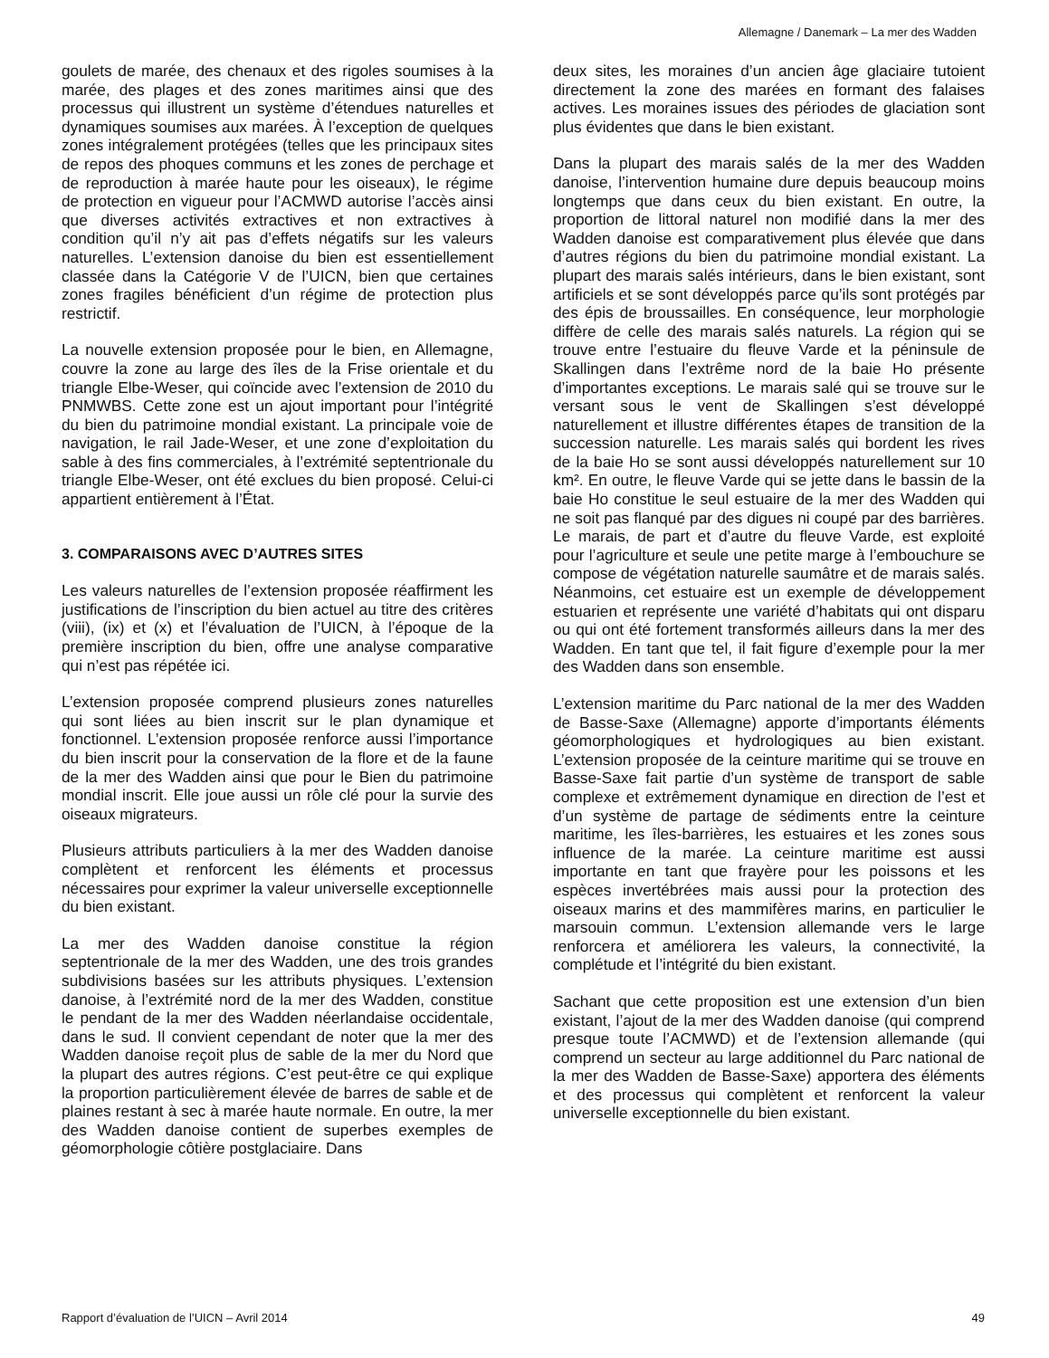Allemagne / Danemark – La mer des Wadden
goulets de marée, des chenaux et des rigoles soumises à la marée, des plages et des zones maritimes ainsi que des processus qui illustrent un système d’étendues naturelles et dynamiques soumises aux marées. À l’exception de quelques zones intégralement protégées (telles que les principaux sites de repos des phoques communs et les zones de perchage et de reproduction à marée haute pour les oiseaux), le régime de protection en vigueur pour l’ACMWD autorise l’accès ainsi que diverses activités extractives et non extractives à condition qu’il n’y ait pas d’effets négatifs sur les valeurs naturelles. L’extension danoise du bien est essentiellement classée dans la Catégorie V de l’UICN, bien que certaines zones fragiles bénéficient d’un régime de protection plus restrictif.
La nouvelle extension proposée pour le bien, en Allemagne, couvre la zone au large des îles de la Frise orientale et du triangle Elbe-Weser, qui coïncide avec l’extension de 2010 du PNMWBS. Cette zone est un ajout important pour l’intégrité du bien du patrimoine mondial existant. La principale voie de navigation, le rail Jade-Weser, et une zone d’exploitation du sable à des fins commerciales, à l’extrémité septentrionale du triangle Elbe-Weser, ont été exclues du bien proposé. Celui-ci appartient entièrement à l’État.
3. COMPARAISONS AVEC D’AUTRES SITES
Les valeurs naturelles de l’extension proposée réaffirment les justifications de l’inscription du bien actuel au titre des critères (viii), (ix) et (x) et l’évaluation de l’UICN, à l’époque de la première inscription du bien, offre une analyse comparative qui n’est pas répétée ici.
L’extension proposée comprend plusieurs zones naturelles qui sont liées au bien inscrit sur le plan dynamique et fonctionnel. L’extension proposée renforce aussi l’importance du bien inscrit pour la conservation de la flore et de la faune de la mer des Wadden ainsi que pour le Bien du patrimoine mondial inscrit. Elle joue aussi un rôle clé pour la survie des oiseaux migrateurs.
Plusieurs attributs particuliers à la mer des Wadden danoise complètent et renforcent les éléments et processus nécessaires pour exprimer la valeur universelle exceptionnelle du bien existant.
La mer des Wadden danoise constitue la région septentrionale de la mer des Wadden, une des trois grandes subdivisions basées sur les attributs physiques. L’extension danoise, à l’extrémité nord de la mer des Wadden, constitue le pendant de la mer des Wadden néerlandaise occidentale, dans le sud. Il convient cependant de noter que la mer des Wadden danoise reçoit plus de sable de la mer du Nord que la plupart des autres régions. C’est peut-être ce qui explique la proportion particulièrement élevée de barres de sable et de plaines restant à sec à marée haute normale. En outre, la mer des Wadden danoise contient de superbes exemples de géomorphologie côtière postglaciaire. Dans
deux sites, les moraines d’un ancien âge glaciaire tutoient directement la zone des marées en formant des falaises actives. Les moraines issues des périodes de glaciation sont plus évidentes que dans le bien existant.
Dans la plupart des marais salés de la mer des Wadden danoise, l’intervention humaine dure depuis beaucoup moins longtemps que dans ceux du bien existant. En outre, la proportion de littoral naturel non modifié dans la mer des Wadden danoise est comparativement plus élevée que dans d’autres régions du bien du patrimoine mondial existant. La plupart des marais salés intérieurs, dans le bien existant, sont artificiels et se sont développés parce qu’ils sont protégés par des épis de broussailles. En conséquence, leur morphologie diffère de celle des marais salés naturels. La région qui se trouve entre l’estuaire du fleuve Varde et la péninsule de Skallingen dans l’extrême nord de la baie Ho présente d’importantes exceptions. Le marais salé qui se trouve sur le versant sous le vent de Skallingen s’est développé naturellement et illustre différentes étapes de transition de la succession naturelle. Les marais salés qui bordent les rives de la baie Ho se sont aussi développés naturellement sur 10 km². En outre, le fleuve Varde qui se jette dans le bassin de la baie Ho constitue le seul estuaire de la mer des Wadden qui ne soit pas flanqué par des digues ni coupé par des barrières. Le marais, de part et d’autre du fleuve Varde, est exploité pour l’agriculture et seule une petite marge à l’embouchure se compose de végétation naturelle saumâtre et de marais salés. Néanmoins, cet estuaire est un exemple de développement estuarien et représente une variété d’habitats qui ont disparu ou qui ont été fortement transformés ailleurs dans la mer des Wadden. En tant que tel, il fait figure d’exemple pour la mer des Wadden dans son ensemble.
L’extension maritime du Parc national de la mer des Wadden de Basse-Saxe (Allemagne) apporte d’importants éléments géomorphologiques et hydrologiques au bien existant. L’extension proposée de la ceinture maritime qui se trouve en Basse-Saxe fait partie d’un système de transport de sable complexe et extrêmement dynamique en direction de l’est et d’un système de partage de sédiments entre la ceinture maritime, les îles-barrières, les estuaires et les zones sous influence de la marée. La ceinture maritime est aussi importante en tant que frayère pour les poissons et les espèces invertébrées mais aussi pour la protection des oiseaux marins et des mammifères marins, en particulier le marsouin commun. L’extension allemande vers le large renforcera et améliorera les valeurs, la connectivité, la complétude et l’intégrité du bien existant.
Sachant que cette proposition est une extension d’un bien existant, l’ajout de la mer des Wadden danoise (qui comprend presque toute l’ACMWD) et de l’extension allemande (qui comprend un secteur au large additionnel du Parc national de la mer des Wadden de Basse-Saxe) apportera des éléments et des processus qui complètent et renforcent la valeur universelle exceptionnelle du bien existant.
Rapport d’évaluation de l’UICN – Avril 2014 49